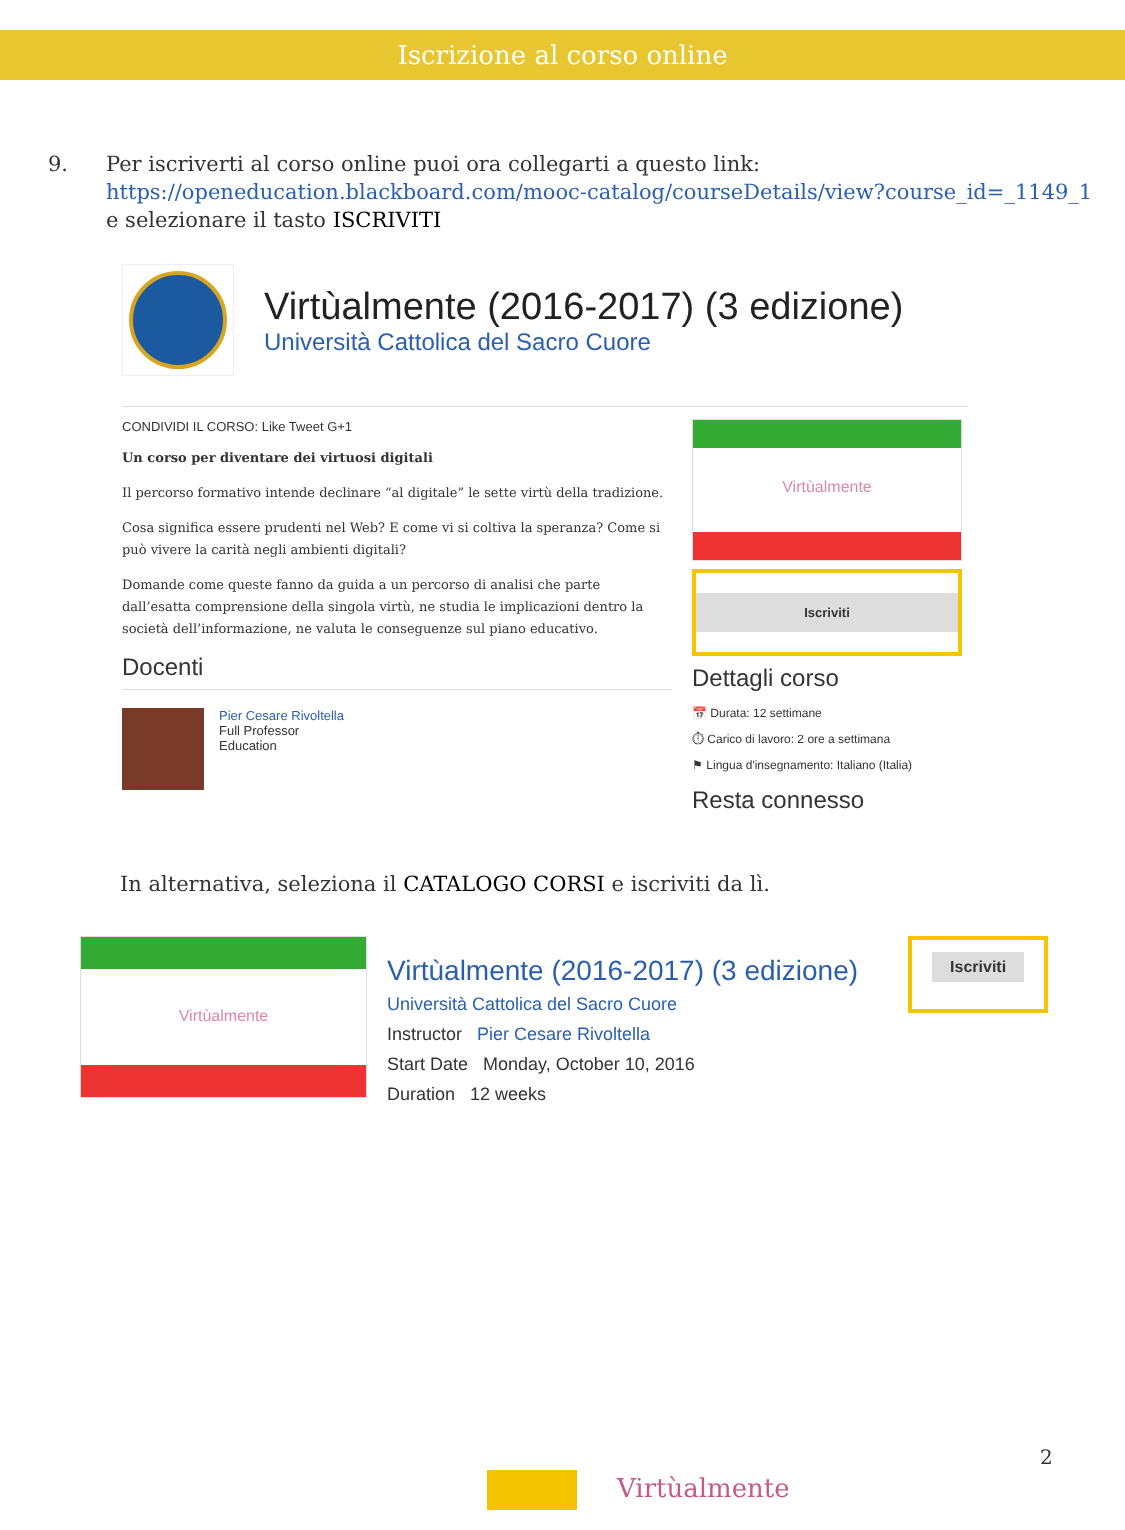Iscrizione al corso online
9. Per iscriverti al corso online puoi ora collegarti a questo link:
https://openeducation.blackboard.com/mooc-catalog/courseDetails/view?course_id=_1149_1
e selezionare il tasto ISCRIVITI
Virtùalmente (2016-2017) (3 edizione)
Università Cattolica del Sacro Cuore
CONDIVIDI IL CORSO: Like Tweet G+1
Un corso per diventare dei virtuosi digitali
Il percorso formativo intende declinare “al digitale” le sette virtù della tradizione.
Cosa significa essere prudenti nel Web? E come vi si coltiva la speranza? Come si può vivere la carità negli ambienti digitali?
Domande come queste fanno da guida a un percorso di analisi che parte dall’esatta comprensione della singola virtù, ne studia le implicazioni dentro la società dell’informazione, ne valuta le conseguenze sul piano educativo.
Docenti
Pier Cesare Rivoltella
Full Professor
Education
Virtùalmente
Iscriviti
Dettagli corso
📅 Durata: 12 settimane
⏱ Carico di lavoro: 2 ore a settimana
⚑ Lingua d'insegnamento: Italiano (Italia)
Resta connesso
In alternativa, seleziona il CATALOGO CORSI e iscriviti da lì.
Virtùalmente
Virtùalmente (2016-2017) (3 edizione)
Università Cattolica del Sacro Cuore
Instructor Pier Cesare Rivoltella
Start Date Monday, October 10, 2016
Duration 12 weeks
Iscriviti
2
Virtùalmente